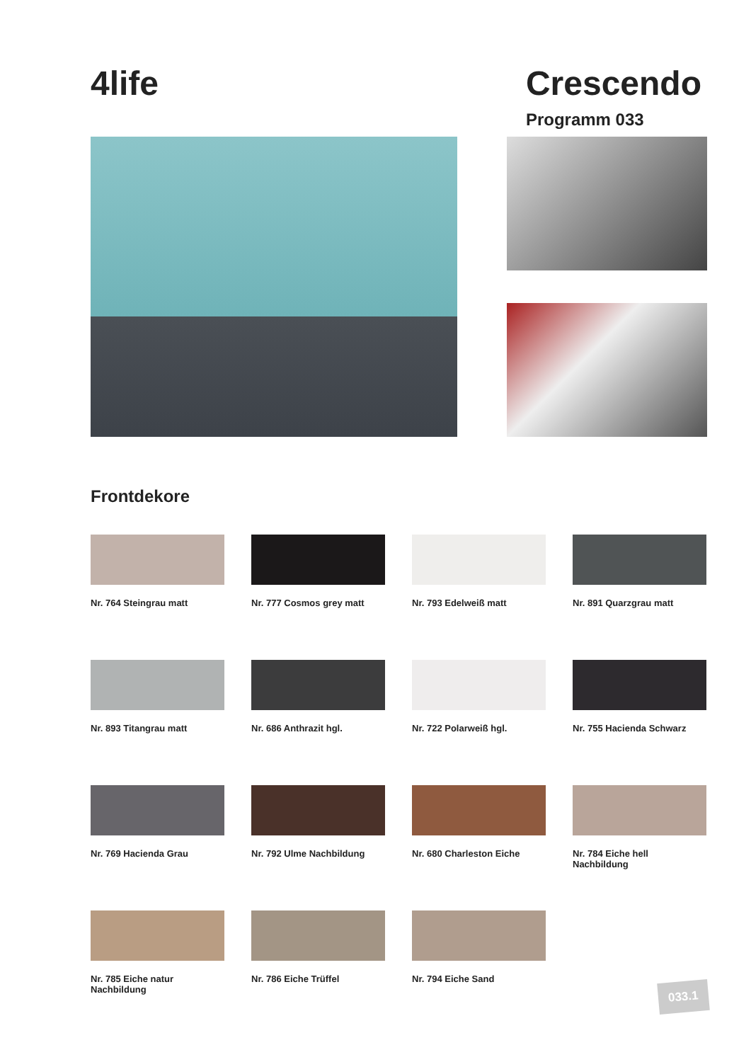4life Crescendo
Programm 033
Frontdekore
Nr. 764 Steingrau matt
Nr. 777 Cosmos grey matt
Nr. 793 Edelweiß matt
Nr. 891 Quarzgrau matt
Nr. 893 Titangrau matt
Nr. 686 Anthrazit hgl.
Nr. 722 Polarweiß hgl.
Nr. 755 Hacienda Schwarz
Nr. 769 Hacienda Grau
Nr. 792 Ulme Nachbildung
Nr. 680 Charleston Eiche
Nr. 784 Eiche hell
Nachbildung
Nr. 785 Eiche natur
Nachbildung
Nr. 786 Eiche Trüffel
Nr. 794 Eiche Sand
033.1